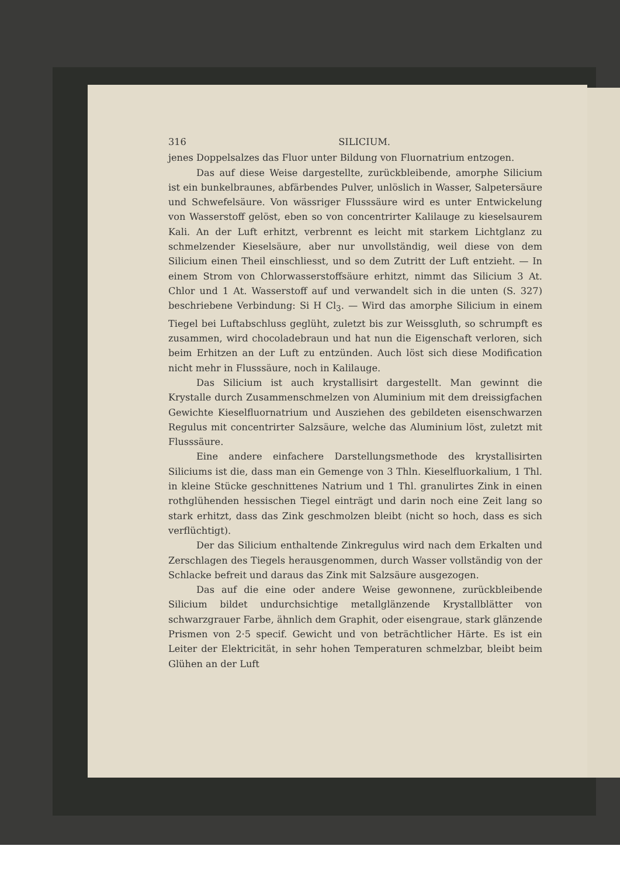316 SILICIUM.
jenes Doppelsalzes das Fluor unter Bildung von Fluornatrium entzogen.
Das auf diese Weise dargestellte, zurückbleibende, amorphe Silicium ist ein bunkelbraunes, abfärbendes Pulver, unlöslich in Wasser, Salpetersäure und Schwefelsäure. Von wässriger Flusssäure wird es unter Entwickelung von Wasserstoff gelöst, eben so von concentrirter Kalilauge zu kieselsaurem Kali. An der Luft erhitzt, verbrennt es leicht mit starkem Lichtglanz zu schmelzender Kieselsäure, aber nur unvollständig, weil diese von dem Silicium einen Theil einschliesst, und so dem Zutritt der Luft entzieht. — In einem Strom von Chlorwasserstoffsäure erhitzt, nimmt das Silicium 3 At. Chlor und 1 At. Wasserstoff auf und verwandelt sich in die unten (S. 327) beschriebene Verbindung: Si H Cl<sub>3</sub>. — Wird das amorphe Silicium in einem Tiegel bei Luftabschluss geglüht, zuletzt bis zur Weissgluth, so schrumpft es zusammen, wird chocoladebraun und hat nun die Eigenschaft verloren, sich beim Erhitzen an der Luft zu entzünden. Auch löst sich diese Modification nicht mehr in Flusssäure, noch in Kalilauge.
Das Silicium ist auch krystallisirt dargestellt. Man gewinnt die Krystalle durch Zusammenschmelzen von Aluminium mit dem dreissigfachen Gewichte Kieselfluornatrium und Ausziehen des gebildeten eisenschwarzen Regulus mit concentrirter Salzsäure, welche das Aluminium löst, zuletzt mit Flusssäure.
Eine andere einfachere Darstellungsmethode des krystallisirten Siliciums ist die, dass man ein Gemenge von 3 Thln. Kieselfluorkalium, 1 Thl. in kleine Stücke geschnittenes Natrium und 1 Thl. granulirtes Zink in einen rothglühenden hessischen Tiegel einträgt und darin noch eine Zeit lang so stark erhitzt, dass das Zink geschmolzen bleibt (nicht so hoch, dass es sich verflüchtigt).
Der das Silicium enthaltende Zinkregulus wird nach dem Erkalten und Zerschlagen des Tiegels herausgenommen, durch Wasser vollständig von der Schlacke befreit und daraus das Zink mit Salzsäure ausgezogen.
Das auf die eine oder andere Weise gewonnene, zurückbleibende Silicium bildet undurchsichtige metallglänzende Krystallblätter von schwarzgrauer Farbe, ähnlich dem Graphit, oder eisengraue, stark glänzende Prismen von 2·5 specif. Gewicht und von beträchtlicher Härte. Es ist ein Leiter der Elektricität, in sehr hohen Temperaturen schmelzbar, bleibt beim Glühen an der Luft